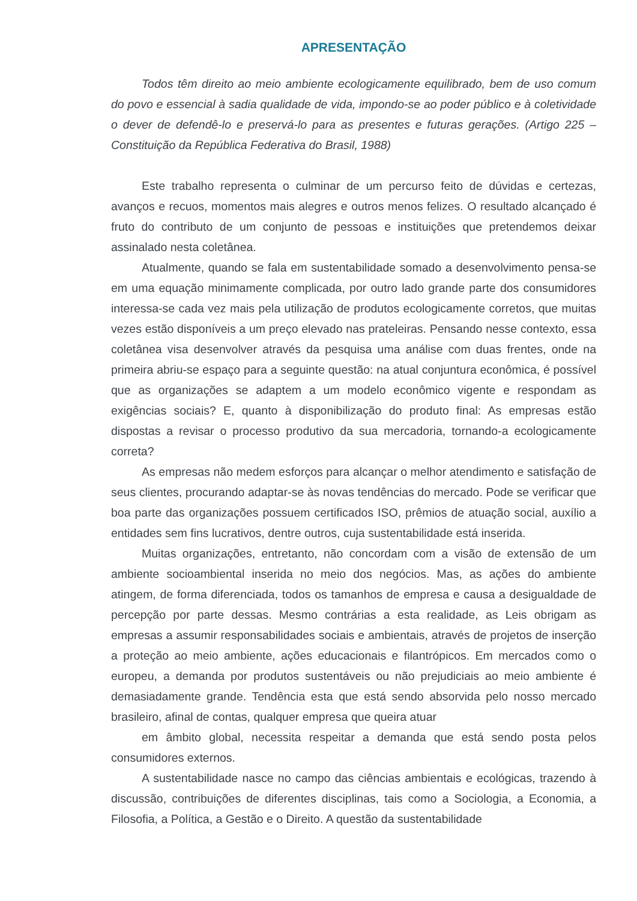APRESENTAÇÃO
Todos têm direito ao meio ambiente ecologicamente equilibrado, bem de uso comum do povo e essencial à sadia qualidade de vida, impondo-se ao poder público e à coletividade o dever de defendê-lo e preservá-lo para as presentes e futuras gerações. (Artigo 225 – Constituição da República Federativa do Brasil, 1988)
Este trabalho representa o culminar de um percurso feito de dúvidas e certezas, avanços e recuos, momentos mais alegres e outros menos felizes. O resultado alcançado é fruto do contributo de um conjunto de pessoas e instituições que pretendemos deixar assinalado nesta coletânea.
Atualmente, quando se fala em sustentabilidade somado a desenvolvimento pensa-se em uma equação minimamente complicada, por outro lado grande parte dos consumidores interessa-se cada vez mais pela utilização de produtos ecologicamente corretos, que muitas vezes estão disponíveis a um preço elevado nas prateleiras. Pensando nesse contexto, essa coletânea visa desenvolver através da pesquisa uma análise com duas frentes, onde na primeira abriu-se espaço para a seguinte questão: na atual conjuntura econômica, é possível que as organizações se adaptem a um modelo econômico vigente e respondam as exigências sociais? E, quanto à disponibilização do produto final: As empresas estão dispostas a revisar o processo produtivo da sua mercadoria, tornando-a ecologicamente correta?
As empresas não medem esforços para alcançar o melhor atendimento e satisfação de seus clientes, procurando adaptar-se às novas tendências do mercado. Pode se verificar que boa parte das organizações possuem certificados ISO, prêmios de atuação social, auxílio a entidades sem fins lucrativos, dentre outros, cuja sustentabilidade está inserida.
Muitas organizações, entretanto, não concordam com a visão de extensão de um ambiente socioambiental inserida no meio dos negócios. Mas, as ações do ambiente atingem, de forma diferenciada, todos os tamanhos de empresa e causa a desigualdade de percepção por parte dessas. Mesmo contrárias a esta realidade, as Leis obrigam as empresas a assumir responsabilidades sociais e ambientais, através de projetos de inserção a proteção ao meio ambiente, ações educacionais e filantrópicos. Em mercados como o europeu, a demanda por produtos sustentáveis ou não prejudiciais ao meio ambiente é demasiadamente grande. Tendência esta que está sendo absorvida pelo nosso mercado brasileiro, afinal de contas, qualquer empresa que queira atuar
em âmbito global, necessita respeitar a demanda que está sendo posta pelos consumidores externos.
A sustentabilidade nasce no campo das ciências ambientais e ecológicas, trazendo à discussão, contribuições de diferentes disciplinas, tais como a Sociologia, a Economia, a Filosofia, a Política, a Gestão e o Direito. A questão da sustentabilidade